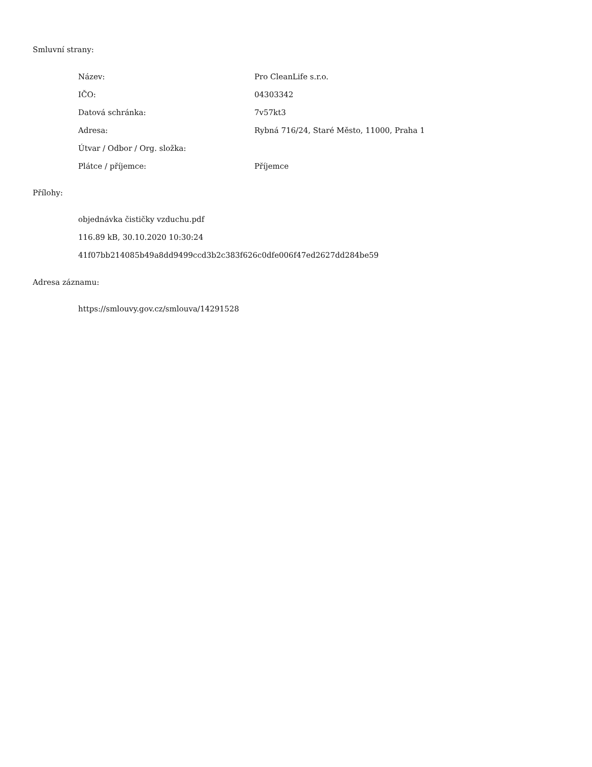Smluvní strany:
| Název: | Pro CleanLife s.r.o. |
| IČO: | 04303342 |
| Datová schránka: | 7v57kt3 |
| Adresa: | Rybná 716/24, Staré Město, 11000, Praha 1 |
| Útvar / Odbor / Org. složka: | |
| Plátce / příjemce: | Příjemce |
Přílohy:
objednávka čističky vzduchu.pdf
116.89 kB, 30.10.2020 10:30:24
41f07bb214085b49a8dd9499ccd3b2c383f626c0dfe006f47ed2627dd284be59
Adresa záznamu:
https://smlouvy.gov.cz/smlouva/14291528